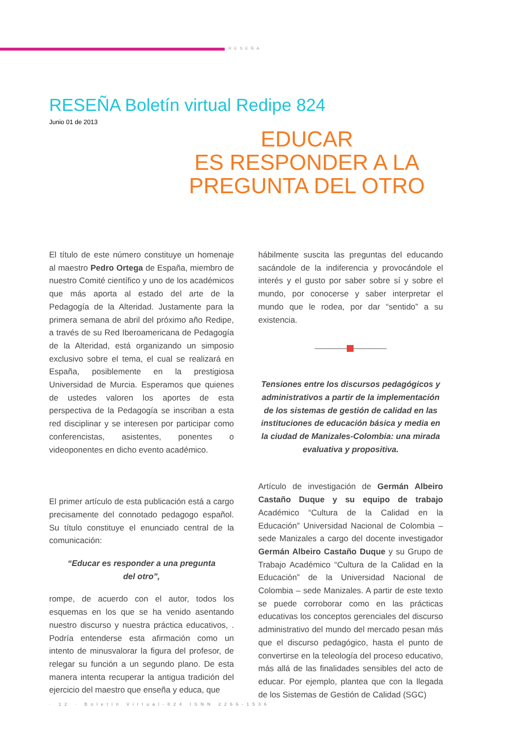RESEÑA
RESEÑA Boletín virtual Redipe 824
Junio 01 de 2013
EDUCAR
ES RESPONDER A LA
PREGUNTA DEL OTRO
El título de este número constituye un homenaje al maestro Pedro Ortega de España, miembro de nuestro Comité científico y uno de los académicos que más aporta al estado del arte de la Pedagogía de la Alteridad. Justamente para la primera semana de abril del próximo año Redipe, a través de su Red Iberoamericana de Pedagogía de la Alteridad, está organizando un simposio exclusivo sobre el tema, el cual se realizará en España, posiblemente en la prestigiosa Universidad de Murcia. Esperamos que quienes de ustedes valoren los aportes de esta perspectiva de la Pedagogía se inscriban a esta red disciplinar y se interesen por participar como conferencistas, asistentes, ponentes o videoponentes en dicho evento académico.
El primer artículo de esta publicación está a cargo precisamente del connotado pedagogo español. Su título constituye el enunciado central de la comunicación:
“Educar es responder a una pregunta
del otro”,
rompe, de acuerdo con el autor, todos los esquemas en los que se ha venido asentando nuestro discurso y nuestra práctica educativos, . Podría entenderse esta afirmación como un intento de minusvalorar la figura del profesor, de relegar su función a un segundo plano. De esta manera intenta recuperar la antigua tradición del ejercicio del maestro que enseña y educa, que
hábilmente suscita las preguntas del educando sacándole de la indiferencia y provocándole el interés y el gusto por saber sobre sí y sobre el mundo, por conocerse y saber interpretar el mundo que le rodea, por dar “sentido” a su existencia.
Tensiones entre los discursos pedagógicos y administrativos a partir de la implementación de los sistemas de gestión de calidad en las instituciones de educación básica y media en la ciudad de Manizales-Colombia: una mirada evaluativa y propositiva.
Artículo de investigación de Germán Albeiro Castaño Duque y su equipo de trabajo Académico “Cultura de la Calidad en la Educación” Universidad Nacional de Colombia – sede Manizales a cargo del docente investigador Germán Albeiro Castaño Duque y su Grupo de Trabajo Académico “Cultura de la Calidad en la Educación” de la Universidad Nacional de Colombia – sede Manizales. A partir de este texto se puede corroborar como en las prácticas educativas los conceptos gerenciales del discurso administrativo del mundo del mercado pesan más que el discurso pedagógico, hasta el punto de convertirse en la teleología del proceso educativo, más allá de las finalidades sensibles del acto de educar. Por ejemplo, plantea que con la llegada de los Sistemas de Gestión de Calidad (SGC)
· 12 · Boletín Virtual-824 ISNN 2266-1536